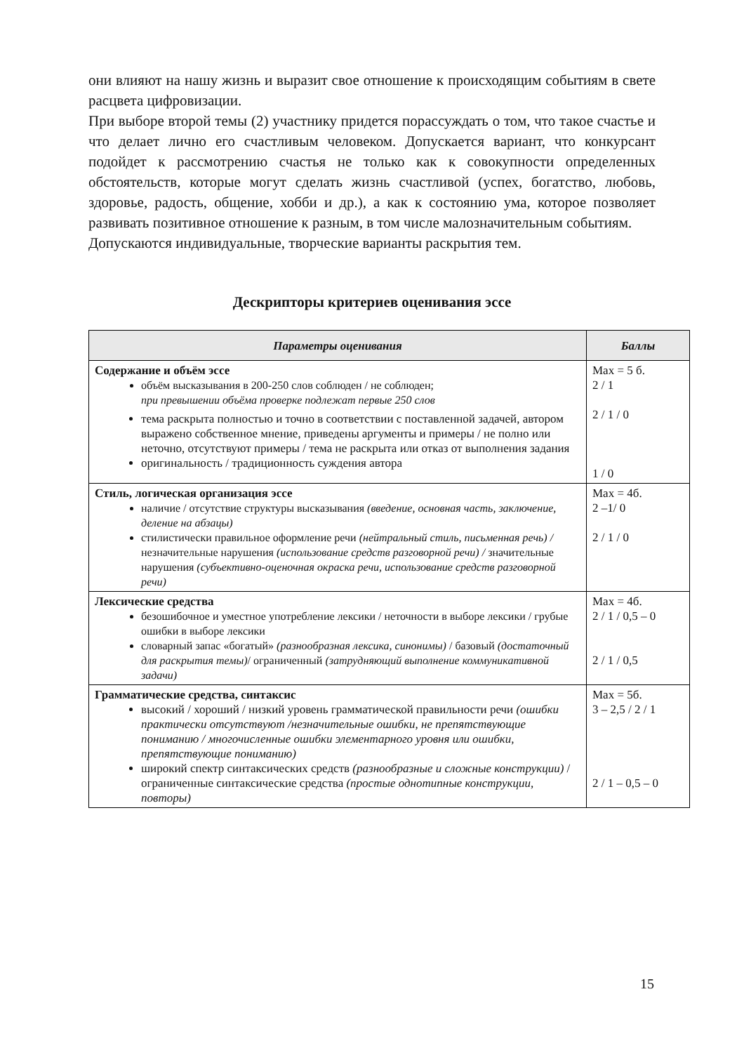они влияют на нашу жизнь и выразит свое отношение к происходящим событиям в свете расцвета цифровизации.
При выборе второй темы (2) участнику придется порассуждать о том, что такое счастье и что делает лично его счастливым человеком. Допускается вариант, что конкурсант подойдет к рассмотрению счастья не только как к совокупности определенных обстоятельств, которые могут сделать жизнь счастливой (успех, богатство, любовь, здоровье, радость, общение, хобби и др.), а как к состоянию ума, которое позволяет развивать позитивное отношение к разным, в том числе малозначительным событиям.
Допускаются индивидуальные, творческие варианты раскрытия тем.
Дескрипторы критериев оценивания эссе
| Параметры оценивания | Баллы |
| --- | --- |
| Содержание и объём эссе объём высказывания в 200-250 слов соблюден / не соблюден; при превышении объёма проверке подлежат первые 250 слов тема раскрыта полностью и точно в соответствии с поставленной задачей, автором выражено собственное мнение, приведены аргументы и примеры / не полно или неточно, отсутствуют примеры / тема не раскрыта или отказ от выполнения задания оригинальность / традиционность суждения автора | Max = 5 б. 2 / 1 2 / 1 / 0 1 / 0 |
| Стиль, логическая организация эссе наличие / отсутствие структуры высказывания (введение, основная часть, заключение, деление на абзацы) стилистически правильное оформление речи (нейтральный стиль, письменная речь) / незначительные нарушения (использование средств разговорной речи) / значительные нарушения (субъективно-оценочная окраска речи, использование средств разговорной речи) | Max = 4б. 2 –1/ 0 2 / 1 / 0 |
| Лексические средства безошибочное и уместное употребление лексики / неточности в выборе лексики / грубые ошибки в выборе лексики словарный запас «богатый» (разнообразная лексика, синонимы) / базовый (достаточный для раскрытия темы) / ограниченный (затрудняющий выполнение коммуникативной задачи) | Max = 4б. 2 / 1 / 0,5 – 0 2 / 1 / 0,5 |
| Грамматические средства, синтаксис высокий / хороший / низкий уровень грамматической правильности речи (ошибки практически отсутствуют /незначительные ошибки, не препятствующие пониманию / многочисленные ошибки элементарного уровня или ошибки, препятствующие пониманию) широкий спектр синтаксических средств (разнообразные и сложные конструкции) / ограниченные синтаксические средства (простые однотипные конструкции, повторы) | Max = 5б. 3 – 2,5 / 2 / 1 2 / 1 – 0,5 – 0 |
15